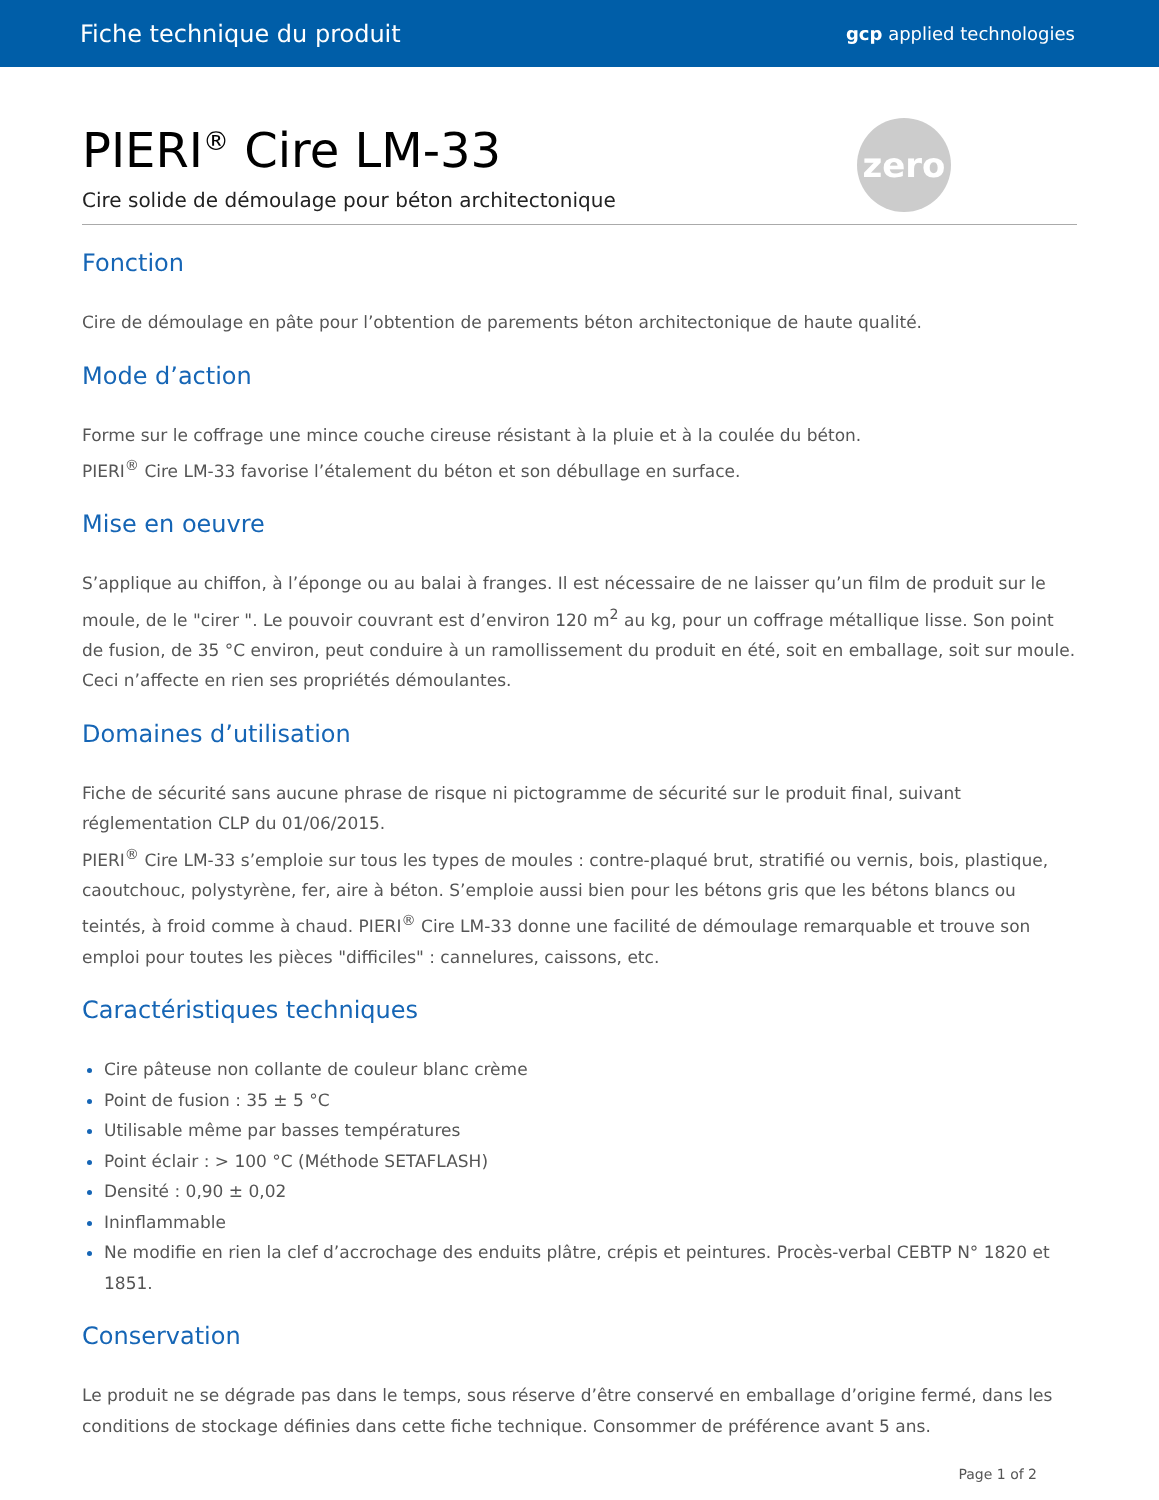Fiche technique du produit gcp applied technologies
zero
PIERI<sup>®</sup> Cire LM-33
Cire solide de démoulage pour béton architectonique
Fonction
Cire de démoulage en pâte pour l’obtention de parements béton architectonique de haute qualité.
Mode d’action
Forme sur le coffrage une mince couche cireuse résistant à la pluie et à la coulée du béton.
PIERI<sup>®</sup> Cire LM-33 favorise l’étalement du béton et son débullage en surface.
Mise en oeuvre
S’applique au chiffon, à l’éponge ou au balai à franges. Il est nécessaire de ne laisser qu’un film de produit sur le moule, de le "cirer ". Le pouvoir couvrant est d’environ 120 m<sup>2</sup> au kg, pour un coffrage métallique lisse. Son point de fusion, de 35 °C environ, peut conduire à un ramollissement du produit en été, soit en emballage, soit sur moule. Ceci n’affecte en rien ses propriétés démoulantes.
Domaines d’utilisation
Fiche de sécurité sans aucune phrase de risque ni pictogramme de sécurité sur le produit final, suivant réglementation CLP du 01/06/2015.
PIERI<sup>®</sup> Cire LM-33 s’emploie sur tous les types de moules : contre-plaqué brut, stratifié ou vernis, bois, plastique, caoutchouc, polystyrène, fer, aire à béton. S’emploie aussi bien pour les bétons gris que les bétons blancs ou teintés, à froid comme à chaud. PIERI<sup>®</sup> Cire LM-33 donne une facilité de démoulage remarquable et trouve son emploi pour toutes les pièces "difficiles" : cannelures, caissons, etc.
Caractéristiques techniques
Cire pâteuse non collante de couleur blanc crème
Point de fusion : 35 ± 5 °C
Utilisable même par basses températures
Point éclair : > 100 °C (Méthode SETAFLASH)
Densité : 0,90 ± 0,02
Ininflammable
Ne modifie en rien la clef d’accrochage des enduits plâtre, crépis et peintures. Procès-verbal CEBTP N° 1820 et 1851.
Conservation
Le produit ne se dégrade pas dans le temps, sous réserve d’être conservé en emballage d’origine fermé, dans les conditions de stockage définies dans cette fiche technique. Consommer de préférence avant 5 ans.
Page 1 of 2